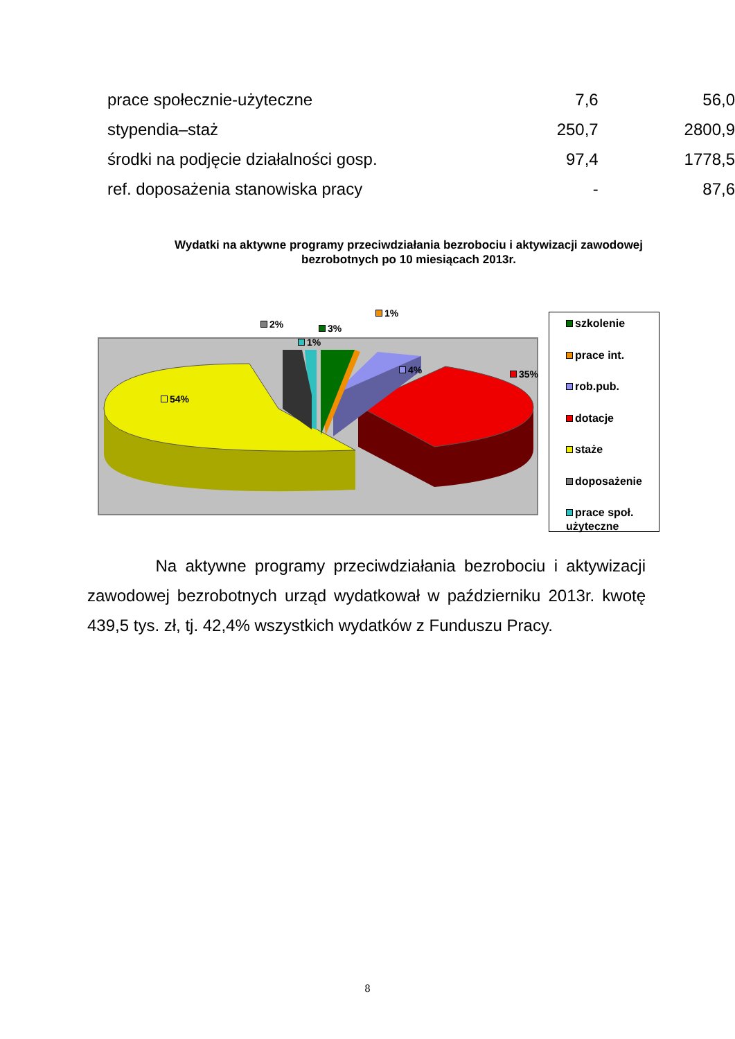| prace społecznie-użyteczne | 7,6 | 56,0 |
| stypendia–staż | 250,7 | 2800,9 |
| środki na podjęcie działalności gosp. | 97,4 | 1778,5 |
| ref. doposażenia stanowiska pracy | - | 87,6 |
Wydatki na aktywne programy przeciwdziałania bezrobociu i aktywizacji zawodowej bezrobotnych po 10 miesiącach 2013r.
54%
2%
1%
3%
1%
4% 35%
szkolenie
prace int.
rob.pub.
dotacje
staże
doposażenie
prace społ. użyteczne
Na aktywne programy przeciwdziałania bezrobociu i aktywizacji zawodowej bezrobotnych urząd wydatkował w październiku 2013r. kwotę 439,5 tys. zł, tj. 42,4% wszystkich wydatków z Funduszu Pracy.
8